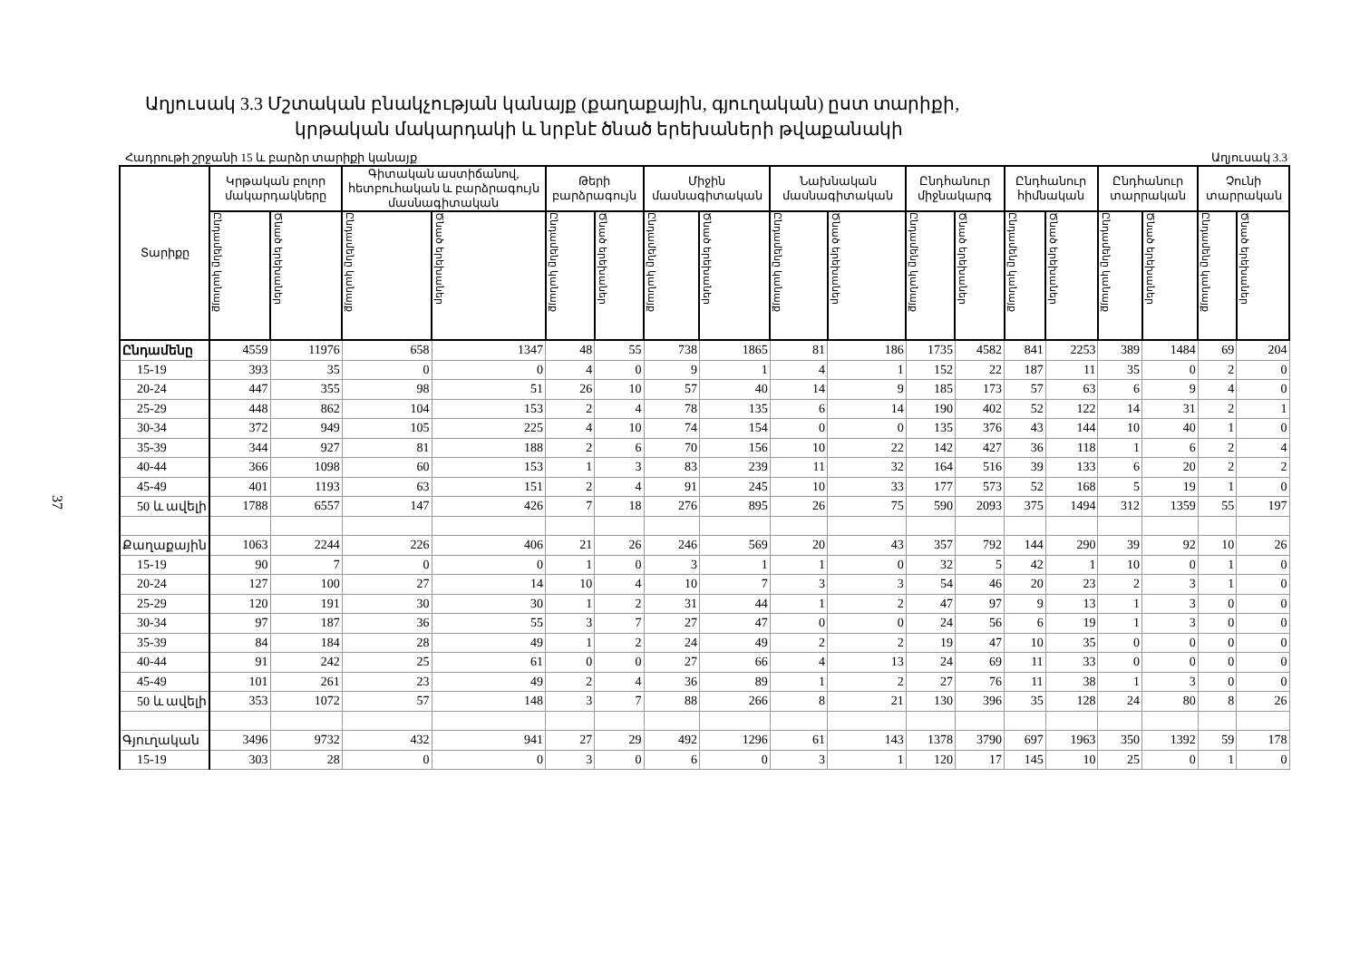37
Աղյուսակ 3.3 Մշտական բնակչության կանայք (քաղաքային, գյուղական) ըստ տարիքի,
կրթական մակարդակի և նրբնէ ծնած երեխաների թվաքանակի
Հադրութի շրջանի 15 և բարձր տարիքի կանայք Աղյուսակ 3.3
| Տարիքը | Կրթական բոլոր մակարդակները | | Գիտական աստիճանով, հետբուհական և բարձրագույն մասնագիտական | | Թերի բարձրագույն | | Միջին մասնագիտական | | Նախնական մասնագիտական | | Ընդհանուր միջնակարգ | | Ընդհանուր հիմնական | | Ընդհանուր տարրական | | Չունի տարրական | |
| --- | --- | --- | --- | --- | --- | --- | --- | --- | --- | --- | --- | --- | --- | --- | --- | --- | --- | --- |
| | Ընդամենը կանայք | Ծնած երեխաներ | Ընդամենը կանայք | Ծնած երեխաներ | Ընդամենը կանայք | Ծնած երեխաներ | Ընդամենը կանայք | Ծնած երեխաներ | Ընդամենը կանայք | Ծնած երեխաներ | Ընդամենը կանայք | Ծնած երեխաներ | Ընդամենը կանայք | Ծնած երեխաներ | Ընդամենը կանայք | Ծնած երեխաներ | Ընդամենը կանայք | Ծնած երեխաներ |
| Ընդամենը | 4559 | 11976 | 658 | 1347 | 48 | 55 | 738 | 1865 | 81 | 186 | 1735 | 4582 | 841 | 2253 | 389 | 1484 | 69 | 204 |
| 15-19 | 393 | 35 | 0 | 0 | 4 | 0 | 9 | 1 | 4 | 1 | 152 | 22 | 187 | 11 | 35 | 0 | 2 | 0 |
| 20-24 | 447 | 355 | 98 | 51 | 26 | 10 | 57 | 40 | 14 | 9 | 185 | 173 | 57 | 63 | 6 | 9 | 4 | 0 |
| 25-29 | 448 | 862 | 104 | 153 | 2 | 4 | 78 | 135 | 6 | 14 | 190 | 402 | 52 | 122 | 14 | 31 | 2 | 1 |
| 30-34 | 372 | 949 | 105 | 225 | 4 | 10 | 74 | 154 | 0 | 0 | 135 | 376 | 43 | 144 | 10 | 40 | 1 | 0 |
| 35-39 | 344 | 927 | 81 | 188 | 2 | 6 | 70 | 156 | 10 | 22 | 142 | 427 | 36 | 118 | 1 | 6 | 2 | 4 |
| 40-44 | 366 | 1098 | 60 | 153 | 1 | 3 | 83 | 239 | 11 | 32 | 164 | 516 | 39 | 133 | 6 | 20 | 2 | 2 |
| 45-49 | 401 | 1193 | 63 | 151 | 2 | 4 | 91 | 245 | 10 | 33 | 177 | 573 | 52 | 168 | 5 | 19 | 1 | 0 |
| 50 և ավելի | 1788 | 6557 | 147 | 426 | 7 | 18 | 276 | 895 | 26 | 75 | 590 | 2093 | 375 | 1494 | 312 | 1359 | 55 | 197 |
| Քաղաքային | 1063 | 2244 | 226 | 406 | 21 | 26 | 246 | 569 | 20 | 43 | 357 | 792 | 144 | 290 | 39 | 92 | 10 | 26 |
| 15-19 | 90 | 7 | 0 | 0 | 1 | 0 | 3 | 1 | 1 | 0 | 32 | 5 | 42 | 1 | 10 | 0 | 1 | 0 |
| 20-24 | 127 | 100 | 27 | 14 | 10 | 4 | 10 | 7 | 3 | 3 | 54 | 46 | 20 | 23 | 2 | 3 | 1 | 0 |
| 25-29 | 120 | 191 | 30 | 30 | 1 | 2 | 31 | 44 | 1 | 2 | 47 | 97 | 9 | 13 | 1 | 3 | 0 | 0 |
| 30-34 | 97 | 187 | 36 | 55 | 3 | 7 | 27 | 47 | 0 | 0 | 24 | 56 | 6 | 19 | 1 | 3 | 0 | 0 |
| 35-39 | 84 | 184 | 28 | 49 | 1 | 2 | 24 | 49 | 2 | 2 | 19 | 47 | 10 | 35 | 0 | 0 | 0 | 0 |
| 40-44 | 91 | 242 | 25 | 61 | 0 | 0 | 27 | 66 | 4 | 13 | 24 | 69 | 11 | 33 | 0 | 0 | 0 | 0 |
| 45-49 | 101 | 261 | 23 | 49 | 2 | 4 | 36 | 89 | 1 | 2 | 27 | 76 | 11 | 38 | 1 | 3 | 0 | 0 |
| 50 և ավելի | 353 | 1072 | 57 | 148 | 3 | 7 | 88 | 266 | 8 | 21 | 130 | 396 | 35 | 128 | 24 | 80 | 8 | 26 |
| Գյուղական | 3496 | 9732 | 432 | 941 | 27 | 29 | 492 | 1296 | 61 | 143 | 1378 | 3790 | 697 | 1963 | 350 | 1392 | 59 | 178 |
| 15-19 | 303 | 28 | 0 | 0 | 3 | 0 | 6 | 0 | 3 | 1 | 120 | 17 | 145 | 10 | 25 | 0 | 1 | 0 |